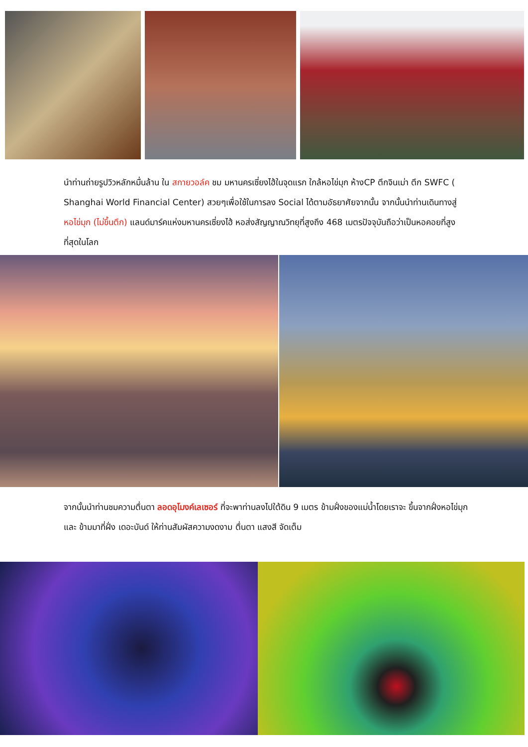นำท่านถ่ายรูปวิวหลักหมื่นล้าน ใน สกายวอล์ค ชม มหานครเซี่ยงไฮ้ในจุดแรก ใกล้หอไข่มุก ห้างCP ตึกจินเม่า ตึก SWFC ( Shanghai World Financial Center) สวยๆเพื่อใช้ในการลง Social ได้ตามอัธยาศัยจากนั้น จากนั้นนำท่านเดินทางสู่ หอไข่มุก (ไม่ขึ้นตึก) แลนด์มาร์คแห่งมหานครเซี่ยงไฮ้ หอส่งสัญญาณวิทยุที่สูงถึง 468 เมตรปัจจุบันถือว่าเป็นหอคอยที่สูงที่สุดในโลก
จากนั้นนำท่านชมความตื่นตา ลอดอุโมงค์เลเซอร์ ที่จะพาท่านลงไปใต้ดิน 9 เมตร ข้ามฝั่งของแม่น้ำโดยเราจะ ขึ้นจากฝั่งหอไข่มุก และ ข้ามมาที่ฝั่ง เดอะบันด์ ให้ท่านสัมผัสความงดงาม ตื่นตา แสงสี จัดเต็ม